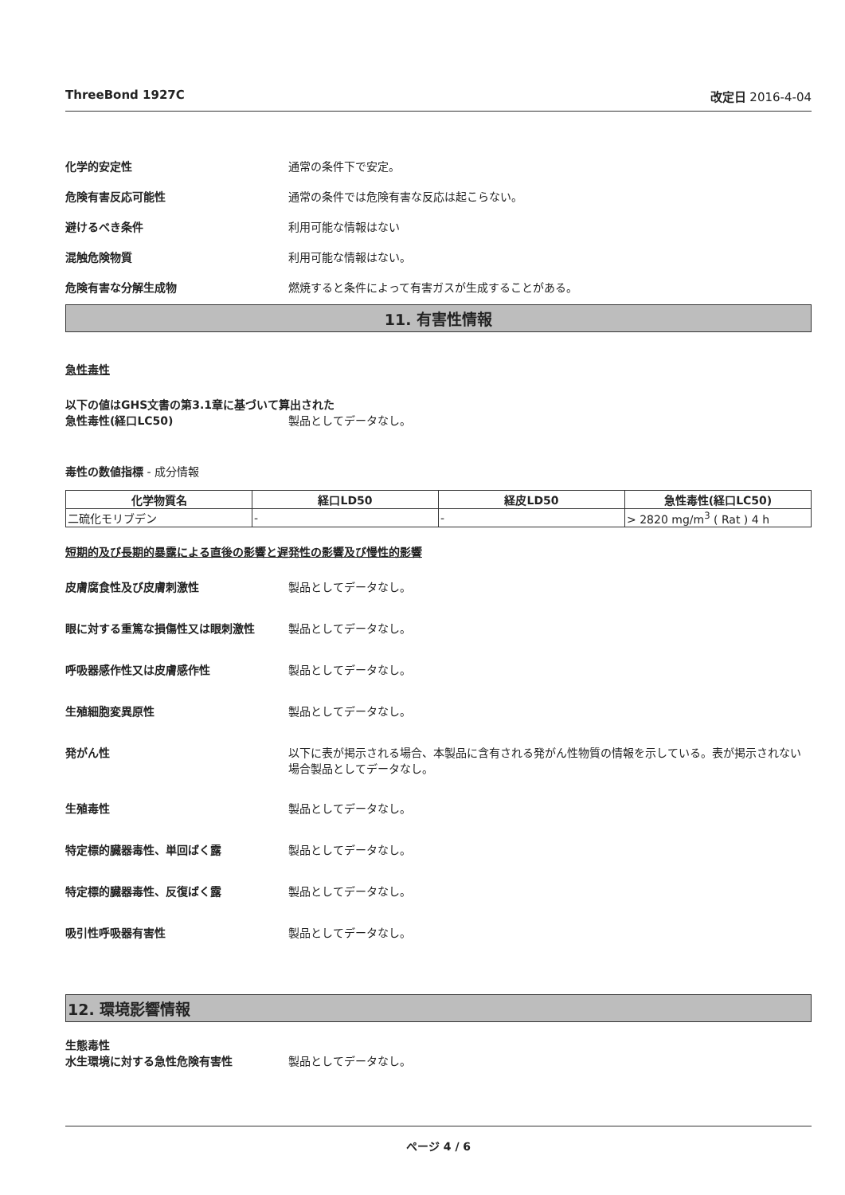ThreeBond 1927C 改定日 2016-4-04
化学的安定性 通常の条件下で安定。
危険有害反応可能性 通常の条件では危険有害な反応は起こらない。
避けるべき条件 利用可能な情報はない
混触危険物質 利用可能な情報はない。
危険有害な分解生成物 燃焼すると条件によって有害ガスが生成することがある。
11. 有害性情報
急性毒性
以下の値はGHS文書の第3.1章に基づいて算出された
急性毒性(経口LC50) 製品としてデータなし。
毒性の数値指標 - 成分情報
| 化学物質名 | 経口LD50 | 経皮LD50 | 急性毒性(経口LC50) |
| --- | --- | --- | --- |
| 二硫化モリブデン | - | - | > 2820 mg/m<sup>3</sup> ( Rat ) 4 h |
短期的及び長期的暴露による直後の影響と遅発性の影響及び慢性的影響
皮膚腐食性及び皮膚刺激性 製品としてデータなし。
眼に対する重篤な損傷性又は眼刺激性 製品としてデータなし。
呼吸器感作性又は皮膚感作性 製品としてデータなし。
生殖細胞変異原性 製品としてデータなし。
発がん性 以下に表が掲示される場合、本製品に含有される発がん性物質の情報を示している。表が掲示されない場合製品としてデータなし。
生殖毒性 製品としてデータなし。
特定標的臓器毒性、単回ばく露 製品としてデータなし。
特定標的臓器毒性、反復ばく露 製品としてデータなし。
吸引性呼吸器有害性 製品としてデータなし。
12. 環境影響情報
生態毒性
水生環境に対する急性危険有害性 製品としてデータなし。
ページ 4 / 6